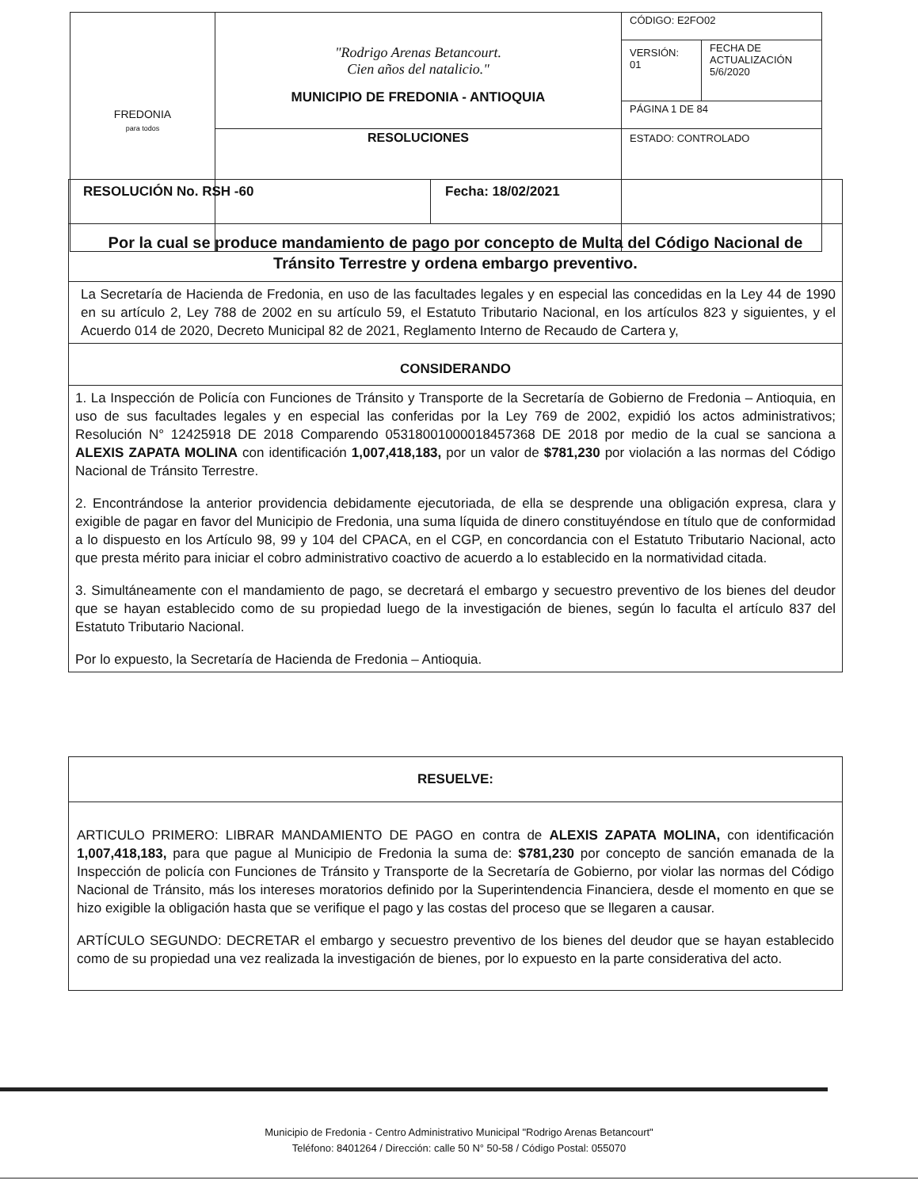| FREDONIA para todos | "Rodrigo Arenas Betancourt. Cien años del natalicio." MUNICIPIO DE FREDONIA - ANTIOQUIA | CÓDIGO: E2FO02 | |
| | | VERSIÓN: 01 | FECHA DE ACTUALIZACIÓN 5/6/2020 |
| | | PÁGINA 1 DE 84 | |
| | RESOLUCIONES | ESTADO: CONTROLADO | |
| RESOLUCIÓN No. RSH -60 | Fecha: 18/02/2021 |
| Por la cual se produce mandamiento de pago por concepto de Multa del Código Nacional de Tránsito Terrestre y ordena embargo preventivo. | |
| La Secretaría de Hacienda de Fredonia, en uso de las facultades legales y en especial las concedidas en la Ley 44 de 1990 en su artículo 2, Ley 788 de 2002 en su artículo 59, el Estatuto Tributario Nacional, en los artículos 823 y siguientes, y el Acuerdo 014 de 2020, Decreto Municipal 82 de 2021, Reglamento Interno de Recaudo de Cartera y, | |
| CONSIDERANDO | |
| 1. La Inspección de Policía con Funciones de Tránsito y Transporte de la Secretaría de Gobierno de Fredonia – Antioquia, en uso de sus facultades legales y en especial las conferidas por la Ley 769 de 2002, expidió los actos administrativos; Resolución N° 12425918 DE 2018 Comparendo 05318001000018457368 DE 2018 por medio de la cual se sanciona a ALEXIS ZAPATA MOLINA con identificación 1,007,418,183, por un valor de $781,230 por violación a las normas del Código Nacional de Tránsito Terrestre. 2. Encontrándose la anterior providencia debidamente ejecutoriada, de ella se desprende una obligación expresa, clara y exigible de pagar en favor del Municipio de Fredonia, una suma líquida de dinero constituyéndose en título que de conformidad a lo dispuesto en los Artículo 98, 99 y 104 del CPACA, en el CGP, en concordancia con el Estatuto Tributario Nacional, acto que presta mérito para iniciar el cobro administrativo coactivo de acuerdo a lo establecido en la normatividad citada. 3. Simultáneamente con el mandamiento de pago, se decretará el embargo y secuestro preventivo de los bienes del deudor que se hayan establecido como de su propiedad luego de la investigación de bienes, según lo faculta el artículo 837 del Estatuto Tributario Nacional. Por lo expuesto, la Secretaría de Hacienda de Fredonia – Antioquia. | |
| RESUELVE: |
| ARTICULO PRIMERO: LIBRAR MANDAMIENTO DE PAGO en contra de ALEXIS ZAPATA MOLINA, con identificación 1,007,418,183, para que pague al Municipio de Fredonia la suma de: $781,230 por concepto de sanción emanada de la Inspección de policía con Funciones de Tránsito y Transporte de la Secretaría de Gobierno, por violar las normas del Código Nacional de Tránsito, más los intereses moratorios definido por la Superintendencia Financiera, desde el momento en que se hizo exigible la obligación hasta que se verifique el pago y las costas del proceso que se llegaren a causar. ARTÍCULO SEGUNDO: DECRETAR el embargo y secuestro preventivo de los bienes del deudor que se hayan establecido como de su propiedad una vez realizada la investigación de bienes, por lo expuesto en la parte considerativa del acto. |
Municipio de Fredonia - Centro Administrativo Municipal "Rodrigo Arenas Betancourt"
Teléfono: 8401264 / Dirección: calle 50 N° 50-58 / Código Postal: 055070